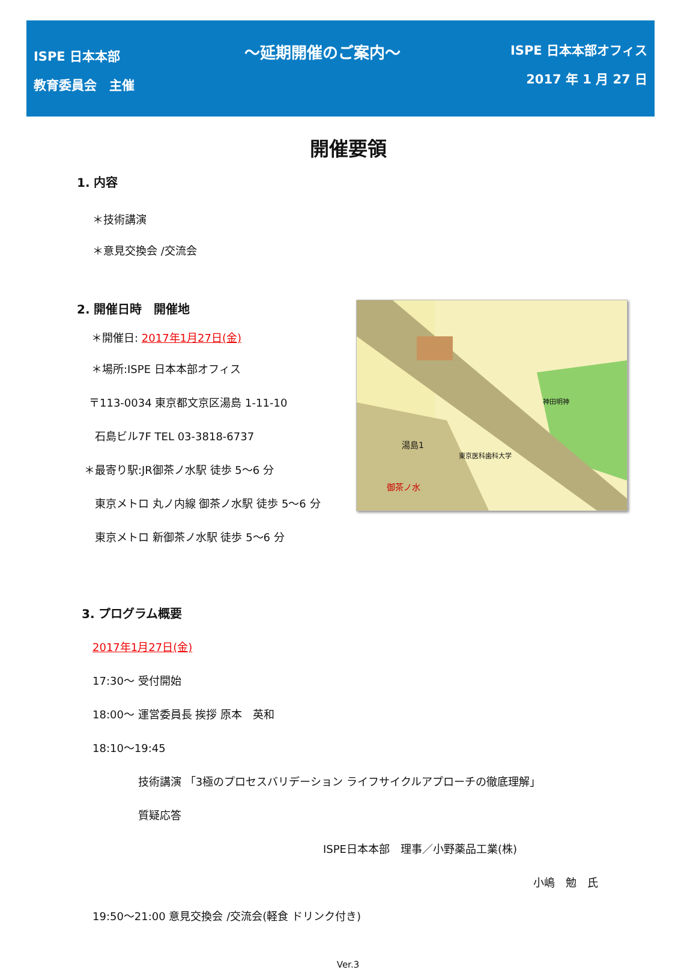ISPE 日本本部
教育委員会　主催
～延期開催のご案内～
ISPE 日本本部オフィス
2017 年 1 月 27 日
開催要領
1. 内容
＊技術講演
＊意見交換会 /交流会
2. 開催日時　開催地
＊開催日: 2017年1月27日(金)
＊場所:ISPE 日本本部オフィス
〒113-0034 東京都文京区湯島 1-11-10
石島ビル7F TEL 03-3818-6737
＊最寄り駅:JR御茶ノ水駅 徒歩 5～6 分
東京メトロ 丸ノ内線 御茶ノ水駅 徒歩 5～6 分
東京メトロ 新御茶ノ水駅 徒歩 5～6 分
湯島1
御茶ノ水
神田明神
東京医科歯科大学
3. プログラム概要
2017年1月27日(金)
17:30～ 受付開始
18:00～ 運営委員長 挨拶 原本　英和
18:10～19:45
技術講演 「3極のプロセスバリデーション ライフサイクルアプローチの徹底理解」
質疑応答
ISPE日本本部　理事／小野薬品工業(株)
小嶋　勉　氏
19:50～21:00 意見交換会 /交流会(軽食 ドリンク付き)
Ver.3